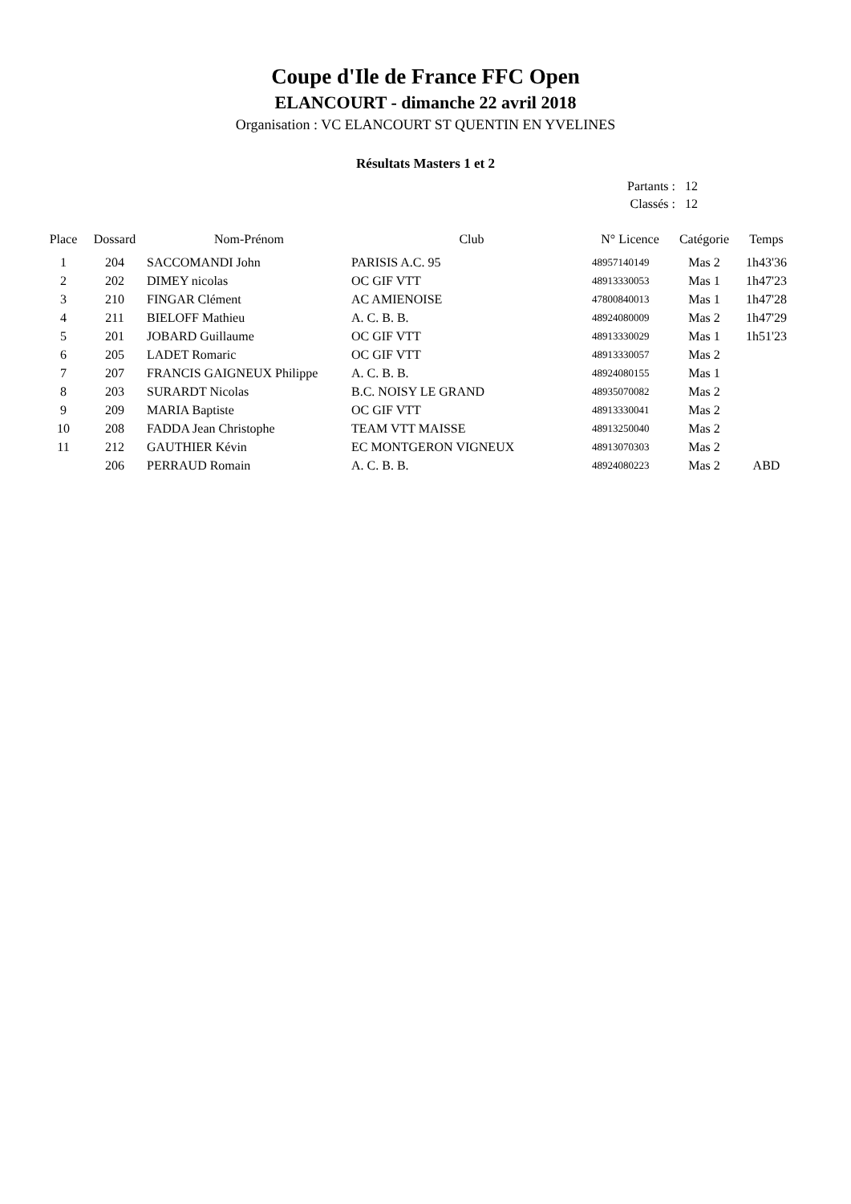Coupe d'Ile de France FFC Open
ELANCOURT - dimanche 22 avril 2018
Organisation : VC ELANCOURT ST QUENTIN EN YVELINES
Résultats Masters 1 et 2
| Partants : | 12 |
| Classés : | 12 |
| Place | Dossard | Nom-Prénom | Club | N° Licence | Catégorie | Temps |
| --- | --- | --- | --- | --- | --- | --- |
| 1 | 204 | SACCOMANDI John | PARISIS A.C. 95 | 48957140149 | Mas 2 | 1h43'36 |
| 2 | 202 | DIMEY nicolas | OC GIF VTT | 48913330053 | Mas 1 | 1h47'23 |
| 3 | 210 | FINGAR Clément | AC AMIENOISE | 47800840013 | Mas 1 | 1h47'28 |
| 4 | 211 | BIELOFF Mathieu | A. C. B. B. | 48924080009 | Mas 2 | 1h47'29 |
| 5 | 201 | JOBARD Guillaume | OC GIF VTT | 48913330029 | Mas 1 | 1h51'23 |
| 6 | 205 | LADET Romaric | OC GIF VTT | 48913330057 | Mas 2 | |
| 7 | 207 | FRANCIS GAIGNEUX Philippe | A. C. B. B. | 48924080155 | Mas 1 | |
| 8 | 203 | SURARDT Nicolas | B.C. NOISY LE GRAND | 48935070082 | Mas 2 | |
| 9 | 209 | MARIA Baptiste | OC GIF VTT | 48913330041 | Mas 2 | |
| 10 | 208 | FADDA Jean Christophe | TEAM VTT MAISSE | 48913250040 | Mas 2 | |
| 11 | 212 | GAUTHIER Kévin | EC MONTGERON VIGNEUX | 48913070303 | Mas 2 | |
| | 206 | PERRAUD Romain | A. C. B. B. | 48924080223 | Mas 2 | ABD |